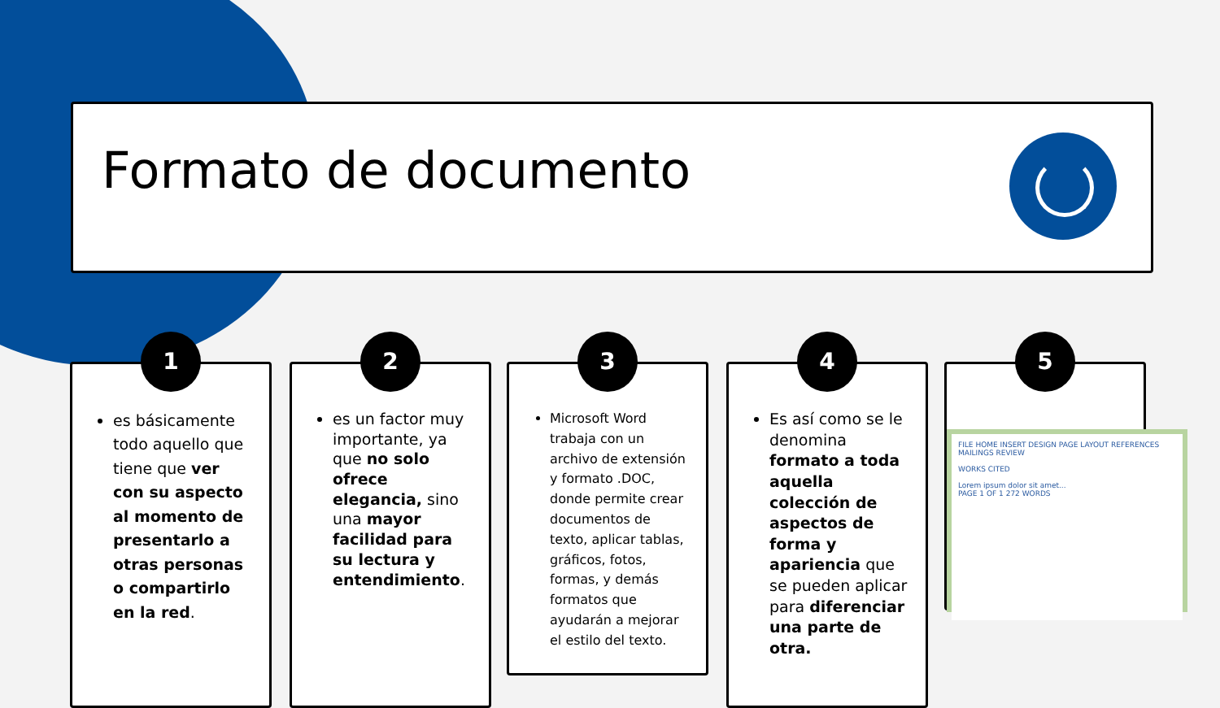Formato de documento
1
es básicamente todo aquello que tiene que ver con su aspecto al momento de presentarlo a otras personas o compartirlo en la red.
2
es un factor muy importante, ya que no solo ofrece elegancia, sino una mayor facilidad para su lectura y entendimiento.
3
Microsoft Word trabaja con un archivo de extensión y formato .DOC, donde permite crear documentos de texto, aplicar tablas, gráficos, fotos, formas, y demás formatos que ayudarán a mejorar el estilo del texto.
4
Es así como se le denomina formato a toda aquella colección de aspectos de forma y apariencia que se pueden aplicar para diferenciar una parte de otra.
5
FILE HOME INSERT DESIGN PAGE LAYOUT REFERENCES MAILINGS REVIEW
WORKS CITED
Lorem ipsum dolor sit amet...
PAGE 1 OF 1 272 WORDS